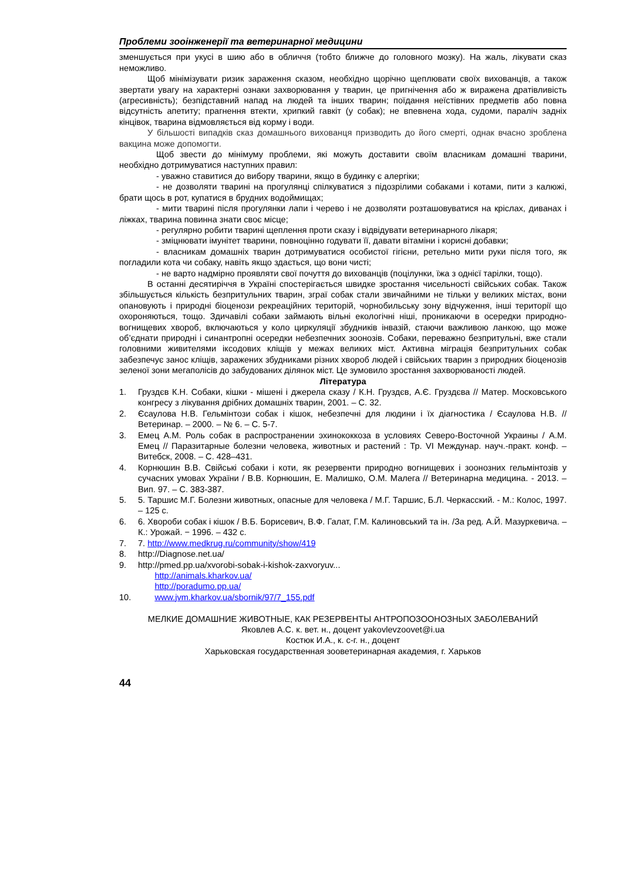Проблеми зооінженерії та ветеринарної медицини
зменшується при укусі в шию або в обличчя (тобто ближче до головного мозку). На жаль, лікувати сказ неможливо.
Щоб мінімізувати ризик зараження сказом, необхідно щорічно щеплювати своїх вихованців, а також звертати увагу на характерні ознаки захворювання у тварин, це пригнічення або ж виражена дратівливість (агресивність); безпідставний напад на людей та інших тварин; поїдання неїстівних предметів або повна відсутність апетиту; прагнення втекти, хрипкий гавкіт (у собак); не впевнена хода, судоми, параліч задніх кінцівок, тварина відмовляється від корму і води.
У більшості випадків сказ домашнього вихованця призводить до його смерті, однак вчасно зроблена вакцина може допомогти.
Щоб звести до мінімуму проблеми, які можуть доставити своїм власникам домашні тварини, необхідно дотримуватися наступних правил:
- уважно ставитися до вибору тварини, якщо в будинку є алергіки;
- не дозволяти тварині на прогулянці спілкуватися з підозрілими собаками і котами, пити з калюжі, брати щось в рот, купатися в брудних водоймищах;
- мити тварині після прогулянки лапи і черево і не дозволяти розташовуватися на кріслах, диванах і ліжках, тварина повинна знати своє місце;
- регулярно робити тварині щеплення проти сказу і відвідувати ветеринарного лікаря;
- зміцнювати імунітет тварини, повноцінно годувати її, давати вітаміни і корисні добавки;
- власникам домашніх тварин дотримуватися особистої гігієни, ретельно мити руки після того, як погладили кота чи собаку, навіть якщо здається, що вони чисті;
- не варто надмірно проявляти свої почуття до вихованців (поцілунки, їжа з однієї тарілки, тощо).
В останні десятиріччя в Україні спостерігається швидке зростання чисельності свійських собак. Також збільшується кількість безпритульних тварин, зграї собак стали звичайними не тільки у великих містах, вони опановують і природні біоценози рекреаційних територій, чорнобильську зону відчуження, інші території що охороняються, тощо. Здичавілі собаки займають вільні екологічні ніші, проникаючи в осередки природно-вогнищевих хвороб, включаються у коло циркуляції збудників інвазій, стаючи важливою ланкою, що може об’єднати природні і синантропні осередки небезпечних зоонозів. Собаки, переважно безпритульні, вже стали головними живителями іксодових кліщів у межах великих міст. Активна міграція безпритульних собак забезпечує занос кліщів, заражених збудниками різних хвороб людей і свійських тварин з природних біоценозів зеленої зони мегаполісів до забудованих ділянок міст. Це зумовило зростання захворюваності людей.
Література
1. Груздєв К.Н. Собаки, кішки - мішені і джерела сказу / К.Н. Груздєв, А.Є. Груздєва // Матер. Московського конгресу з лікування дрібних домашніх тварин, 2001. – С. 32.
2. Єсаулова Н.В. Гельмінтози собак і кішок, небезпечні для людини і їх діагностика / Єсаулова Н.В. // Ветеринар. – 2000. – № 6. – С. 5-7.
3. Емец А.М. Роль собак в распространении эхинококкоза в условиях Северо-Восточной Украины / А.М. Емец // Паразитарные болезни человека, животных и растений : Тр. VI Междунар. науч.-практ. конф. – Витебск, 2008. – С. 428–431.
4. Корнюшин В.В. Свійські собаки і коти, як резервенти природно вогнищевих і зоонозних гельмінтозів у сучасних умовах України / В.В. Корнюшин, Е. Малишко, О.М. Малега // Ветеринарна медицина. - 2013. – Вип. 97. – С. 383-387.
5. 5. Таршис М.Г. Болезни животных, опасные для человека / М.Г. Таршис, Б.Л. Черкасский. - М.: Колос, 1997. – 125 с.
6. 6. Хвороби собак і кішок / В.Б. Борисевич, В.Ф. Галат, Г.М. Калиновський та ін. /За ред. А.Й. Мазуркевича. – К.: Урожай. − 1996. – 432 с.
7. 7. http://www.medkrug.ru/community/show/419
8. http://Diagnose.net.ua/
9. http://pmed.pp.ua/xvorobi-sobak-i-kishok-zaxvoryuv...
http://animals.kharkov.ua/
http://poradumo.pp.ua/
10. www.jvm.kharkov.ua/sbornik/97/7_155.pdf
МЕЛКИЕ ДОМАШНИЕ ЖИВОТНЫЕ, КАК РЕЗЕРВЕНТЫ АНТРОПОЗООНОЗНЫХ ЗАБОЛЕВАНИЙ
Яковлев А.С. к. вет. н., доцент yakovlevzoovet@i.ua
Костюк И.А., к. с-г. н., доцент
Харьковская государственная зооветеринарная академия, г. Харьков
44